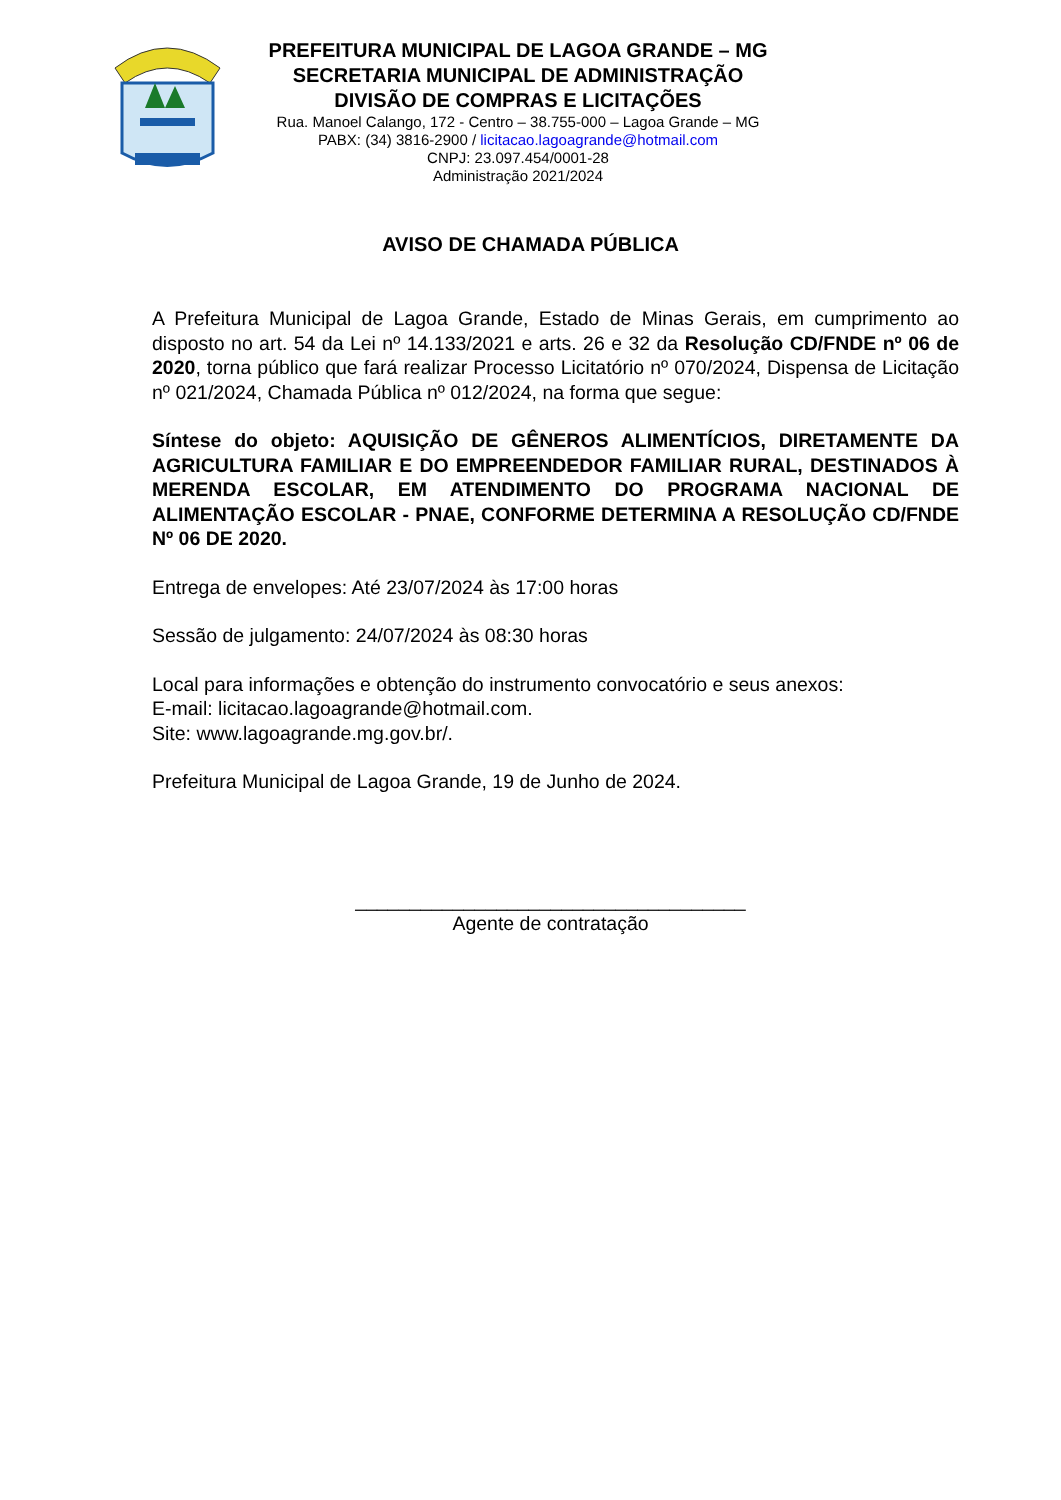PREFEITURA MUNICIPAL DE LAGOA GRANDE – MG
SECRETARIA MUNICIPAL DE ADMINISTRAÇÃO
DIVISÃO DE COMPRAS E LICITAÇÕES
Rua. Manoel Calango, 172 - Centro – 38.755-000 – Lagoa Grande – MG
PABX: (34) 3816-2900 / licitacao.lagoagrande@hotmail.com
CNPJ: 23.097.454/0001-28
Administração 2021/2024
AVISO DE CHAMADA PÚBLICA
A Prefeitura Municipal de Lagoa Grande, Estado de Minas Gerais, em cumprimento ao disposto no art. 54 da Lei nº 14.133/2021 e arts. 26 e 32 da Resolução CD/FNDE nº 06 de 2020, torna público que fará realizar Processo Licitatório nº 070/2024, Dispensa de Licitação nº 021/2024, Chamada Pública nº 012/2024, na forma que segue:
Síntese do objeto: AQUISIÇÃO DE GÊNEROS ALIMENTÍCIOS, DIRETAMENTE DA AGRICULTURA FAMILIAR E DO EMPREENDEDOR FAMILIAR RURAL, DESTINADOS À MERENDA ESCOLAR, EM ATENDIMENTO DO PROGRAMA NACIONAL DE ALIMENTAÇÃO ESCOLAR - PNAE, CONFORME DETERMINA A RESOLUÇÃO CD/FNDE Nº 06 DE 2020.
Entrega de envelopes: Até 23/07/2024 às 17:00 horas
Sessão de julgamento: 24/07/2024 às 08:30 horas
Local para informações e obtenção do instrumento convocatório e seus anexos:
E-mail: licitacao.lagoagrande@hotmail.com.
Site: www.lagoagrande.mg.gov.br/.
Prefeitura Municipal de Lagoa Grande, 19 de Junho de 2024.
____________________________________
Agente de contratação